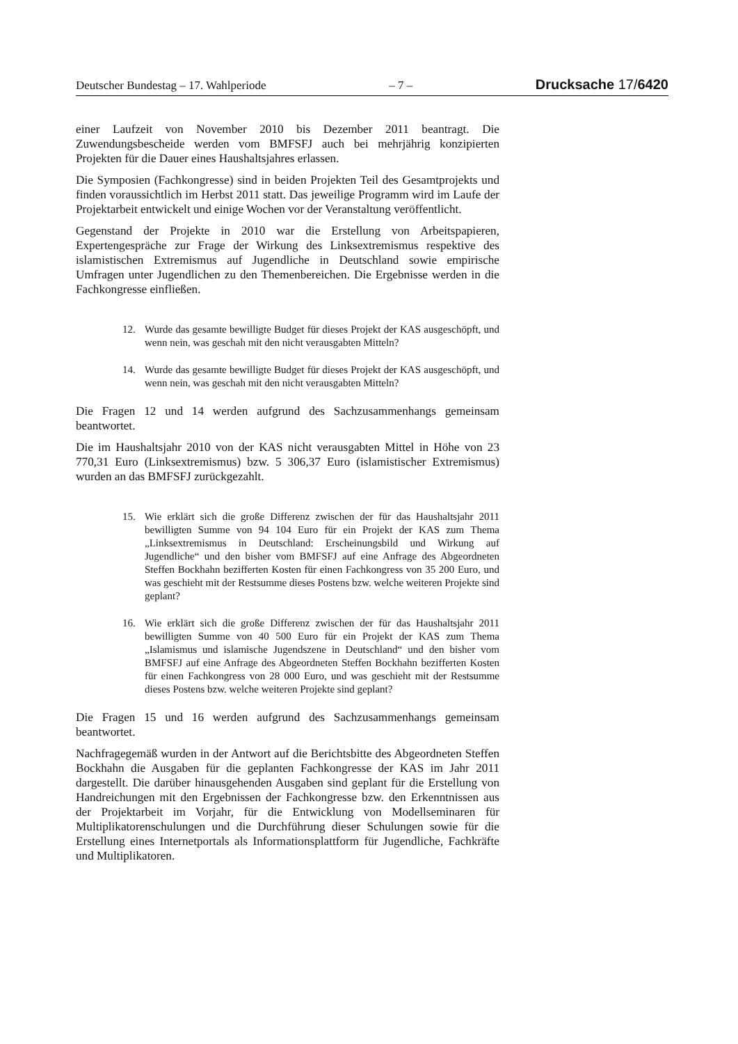Deutscher Bundestag – 17. Wahlperiode – 7 – Drucksache 17/6420
einer Laufzeit von November 2010 bis Dezember 2011 beantragt. Die Zuwendungsbescheide werden vom BMFSFJ auch bei mehrjährig konzipierten Projekten für die Dauer eines Haushaltsjahres erlassen.
Die Symposien (Fachkongresse) sind in beiden Projekten Teil des Gesamtprojekts und finden voraussichtlich im Herbst 2011 statt. Das jeweilige Programm wird im Laufe der Projektarbeit entwickelt und einige Wochen vor der Veranstaltung veröffentlicht.
Gegenstand der Projekte in 2010 war die Erstellung von Arbeitspapieren, Expertengespräche zur Frage der Wirkung des Linksextremismus respektive des islamistischen Extremismus auf Jugendliche in Deutschland sowie empirische Umfragen unter Jugendlichen zu den Themenbereichen. Die Ergebnisse werden in die Fachkongresse einfließen.
12. Wurde das gesamte bewilligte Budget für dieses Projekt der KAS ausgeschöpft, und wenn nein, was geschah mit den nicht verausgabten Mitteln?
14. Wurde das gesamte bewilligte Budget für dieses Projekt der KAS ausgeschöpft, und wenn nein, was geschah mit den nicht verausgabten Mitteln?
Die Fragen 12 und 14 werden aufgrund des Sachzusammenhangs gemeinsam beantwortet.
Die im Haushaltsjahr 2010 von der KAS nicht verausgabten Mittel in Höhe von 23 770,31 Euro (Linksextremismus) bzw. 5 306,37 Euro (islamistischer Extremismus) wurden an das BMFSFJ zurückgezahlt.
15. Wie erklärt sich die große Differenz zwischen der für das Haushaltsjahr 2011 bewilligten Summe von 94 104 Euro für ein Projekt der KAS zum Thema „Linksextremismus in Deutschland: Erscheinungsbild und Wirkung auf Jugendliche“ und den bisher vom BMFSFJ auf eine Anfrage des Abgeordneten Steffen Bockhahn bezifferten Kosten für einen Fachkongress von 35 200 Euro, und was geschieht mit der Restsumme dieses Postens bzw. welche weiteren Projekte sind geplant?
16. Wie erklärt sich die große Differenz zwischen der für das Haushaltsjahr 2011 bewilligten Summe von 40 500 Euro für ein Projekt der KAS zum Thema „Islamismus und islamische Jugendszene in Deutschland“ und den bisher vom BMFSFJ auf eine Anfrage des Abgeordneten Steffen Bockhahn bezifferten Kosten für einen Fachkongress von 28 000 Euro, und was geschieht mit der Restsumme dieses Postens bzw. welche weiteren Projekte sind geplant?
Die Fragen 15 und 16 werden aufgrund des Sachzusammenhangs gemeinsam beantwortet.
Nachfragegemäß wurden in der Antwort auf die Berichtsbitte des Abgeordneten Steffen Bockhahn die Ausgaben für die geplanten Fachkongresse der KAS im Jahr 2011 dargestellt. Die darüber hinausgehenden Ausgaben sind geplant für die Erstellung von Handreichungen mit den Ergebnissen der Fachkongresse bzw. den Erkenntnissen aus der Projektarbeit im Vorjahr, für die Entwicklung von Modellseminaren für Multiplikatorenschulungen und die Durchführung dieser Schulungen sowie für die Erstellung eines Internetportals als Informationsplattform für Jugendliche, Fachkräfte und Multiplikatoren.